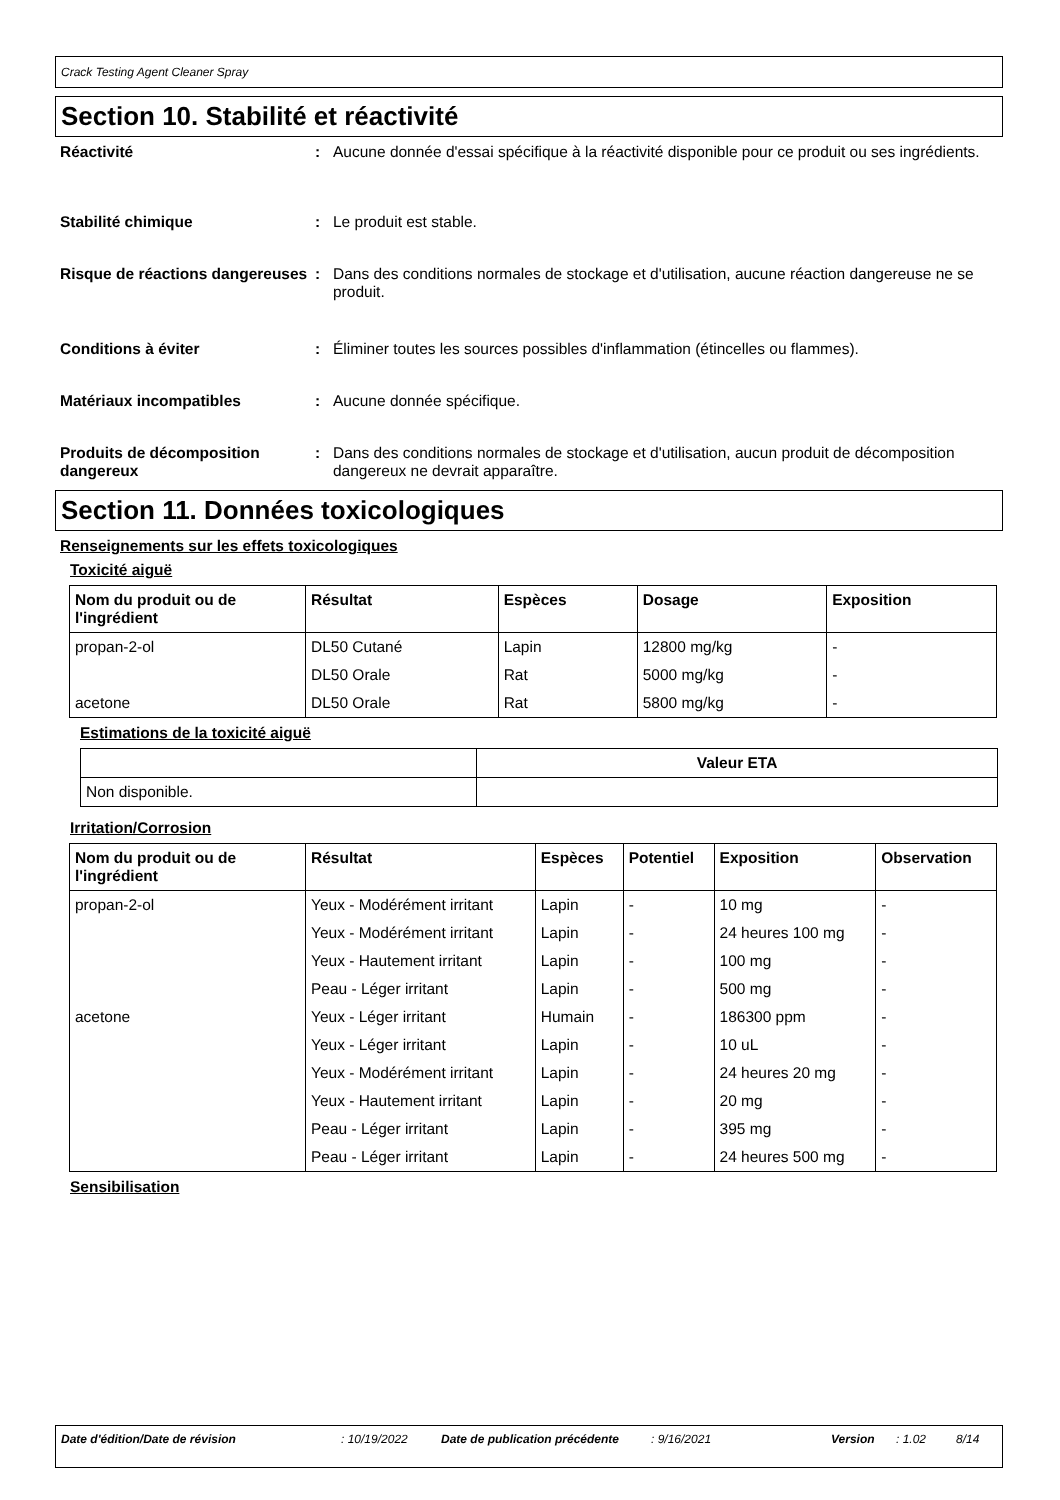Crack Testing Agent Cleaner Spray
Section 10. Stabilité et réactivité
Réactivité : Aucune donnée d'essai spécifique à la réactivité disponible pour ce produit ou ses ingrédients.
Stabilité chimique : Le produit est stable.
Risque de réactions dangereuses
: Dans des conditions normales de stockage et d'utilisation, aucune réaction dangereuse ne se produit.
Conditions à éviter : Éliminer toutes les sources possibles d'inflammation (étincelles ou flammes).
Matériaux incompatibles : Aucune donnée spécifique.
Produits de décomposition dangereux
: Dans des conditions normales de stockage et d'utilisation, aucun produit de décomposition dangereux ne devrait apparaître.
Section 11. Données toxicologiques
Renseignements sur les effets toxicologiques
Toxicité aiguë
| Nom du produit ou de l'ingrédient | Résultat | Espèces | Dosage | Exposition |
| --- | --- | --- | --- | --- |
| propan-2-ol | DL50 Cutané | Lapin | 12800 mg/kg | - |
| | DL50 Orale | Rat | 5000 mg/kg | - |
| acetone | DL50 Orale | Rat | 5800 mg/kg | - |
Estimations de la toxicité aiguë
| | Valeur ETA |
| --- | --- |
| Non disponible. | |
Irritation/Corrosion
| Nom du produit ou de l'ingrédient | Résultat | Espèces | Potentiel | Exposition | Observation |
| --- | --- | --- | --- | --- | --- |
| propan-2-ol | Yeux - Modérément irritant | Lapin | - | 10 mg | - |
| | Yeux - Modérément irritant | Lapin | - | 24 heures 100 mg | - |
| | Yeux - Hautement irritant | Lapin | - | 100 mg | - |
| | Peau - Léger irritant | Lapin | - | 500 mg | - |
| acetone | Yeux - Léger irritant | Humain | - | 186300 ppm | - |
| | Yeux - Léger irritant | Lapin | - | 10 uL | - |
| | Yeux - Modérément irritant | Lapin | - | 24 heures 20 mg | - |
| | Yeux - Hautement irritant | Lapin | - | 20 mg | - |
| | Peau - Léger irritant | Lapin | - | 395 mg | - |
| | Peau - Léger irritant | Lapin | - | 24 heures 500 mg | - |
Sensibilisation
Date d'édition/Date de révision : 10/19/2022 Date de publication précédente
: 9/16/2021 Version : 1.02 8/14